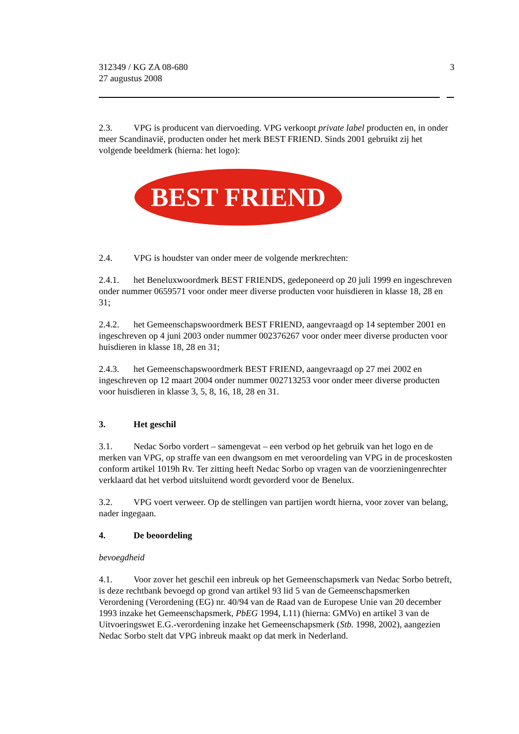312349 / KG ZA 08-680
27 augustus 2008
3
2.3. VPG is producent van diervoeding. VPG verkoopt private label producten en, in onder meer Scandinavië, producten onder het merk BEST FRIEND. Sinds 2001 gebruikt zij het volgende beeldmerk (hierna: het logo):
BEST FRIEND
2.4. VPG is houdster van onder meer de volgende merkrechten:
2.4.1. het Beneluxwoordmerk BEST FRIENDS, gedeponeerd op 20 juli 1999 en ingeschreven onder nummer 0659571 voor onder meer diverse producten voor huisdieren in klasse 18, 28 en 31;
2.4.2. het Gemeenschapswoordmerk BEST FRIEND, aangevraagd op 14 september 2001 en ingeschreven op 4 juni 2003 onder nummer 002376267 voor onder meer diverse producten voor huisdieren in klasse 18, 28 en 31;
2.4.3. het Gemeenschapswoordmerk BEST FRIEND, aangevraagd op 27 mei 2002 en ingeschreven op 12 maart 2004 onder nummer 002713253 voor onder meer diverse producten voor huisdieren in klasse 3, 5, 8, 16, 18, 28 en 31.
3. Het geschil
3.1. Nedac Sorbo vordert – samengevat – een verbod op het gebruik van het logo en de merken van VPG, op straffe van een dwangsom en met veroordeling van VPG in de proceskosten conform artikel 1019h Rv. Ter zitting heeft Nedac Sorbo op vragen van de voorzieningenrechter verklaard dat het verbod uitsluitend wordt gevorderd voor de Benelux.
3.2. VPG voert verweer. Op de stellingen van partijen wordt hierna, voor zover van belang, nader ingegaan.
4. De beoordeling
bevoegdheid
4.1. Voor zover het geschil een inbreuk op het Gemeenschapsmerk van Nedac Sorbo betreft, is deze rechtbank bevoegd op grond van artikel 93 lid 5 van de Gemeenschapsmerken Verordening (Verordening (EG) nr. 40/94 van de Raad van de Europese Unie van 20 december 1993 inzake het Gemeenschapsmerk, PbEG 1994, L11) (hierna: GMVo) en artikel 3 van de Uitvoeringswet E.G.-verordening inzake het Gemeenschapsmerk (Stb. 1998, 2002), aangezien Nedac Sorbo stelt dat VPG inbreuk maakt op dat merk in Nederland.